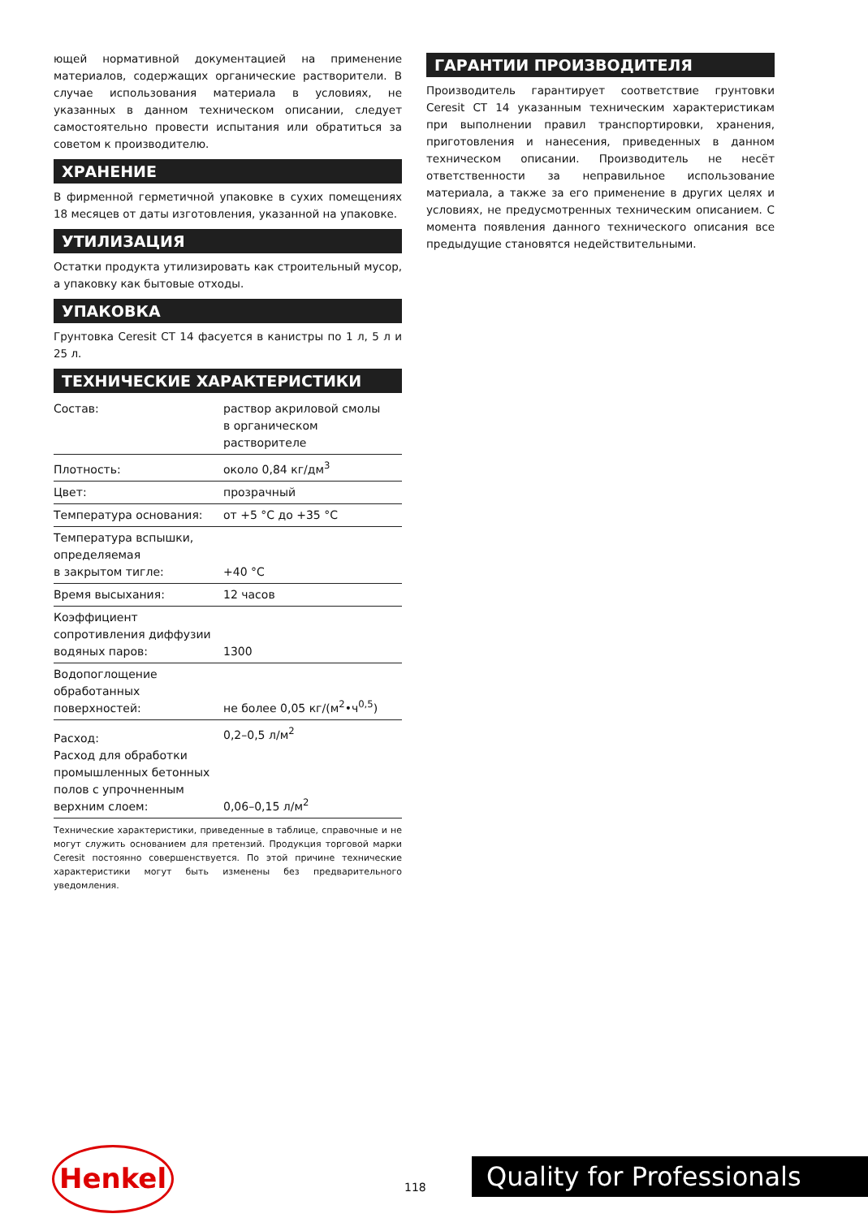ющей нормативной документацией на применение материалов, содержащих органические растворители. В случае использования материала в условиях, не указанных в данном техническом описании, следует самостоятельно провести испытания или обратиться за советом к производителю.
ХРАНЕНИЕ
В фирменной герметичной упаковке в сухих помещениях 18 месяцев от даты изготовления, указанной на упаковке.
УТИЛИЗАЦИЯ
Остатки продукта утилизировать как строительный мусор, а упаковку как бытовые отходы.
УПАКОВКА
Грунтовка Ceresit CT 14 фасуется в канистры по 1 л, 5 л и 25 л.
ТЕХНИЧЕСКИЕ ХАРАКТЕРИСТИКИ
| Состав: | раствор акриловой смолы в органическом растворителе |
| Плотность: | около 0,84 кг/дм<sup>3</sup> |
| Цвет: | прозрачный |
| Температура основания: | от +5 °С до +35 °С |
| Температура вспышки, определяемая в закрытом тигле: | +40 °С |
| Время высыхания: | 12 часов |
| Коэффициент сопротивления диффузии водяных паров: | 1300 |
| Водопоглощение обработанных поверхностей: | не более 0,05 кг/(м<sup>2</sup>•ч<sup>0,5</sup>) |
| Расход: Расход для обработки промышленных бетонных полов с упрочненным верхним слоем: | 0,2–0,5 л/м<sup>2</sup> 0,06–0,15 л/м<sup>2</sup> |
Технические характеристики, приведенные в таблице, справочные и не могут служить основанием для претензий. Продукция торговой марки Ceresit постоянно совершенствуется. По этой причине технические характеристики могут быть изменены без предварительного уведомления.
ГАРАНТИИ ПРОИЗВОДИТЕЛЯ
Производитель гарантирует соответствие грунтовки Ceresit CT 14 указанным техническим характеристикам при выполнении правил транспортировки, хранения, приготовления и нанесения, приведенных в данном техническом описании. Производитель не несёт ответственности за неправильное использование материала, а также за его применение в других целях и условиях, не предусмотренных техническим описанием. С момента появления данного технического описания все предыдущие становятся недействительными.
Henkel
118
Quality for Professionals